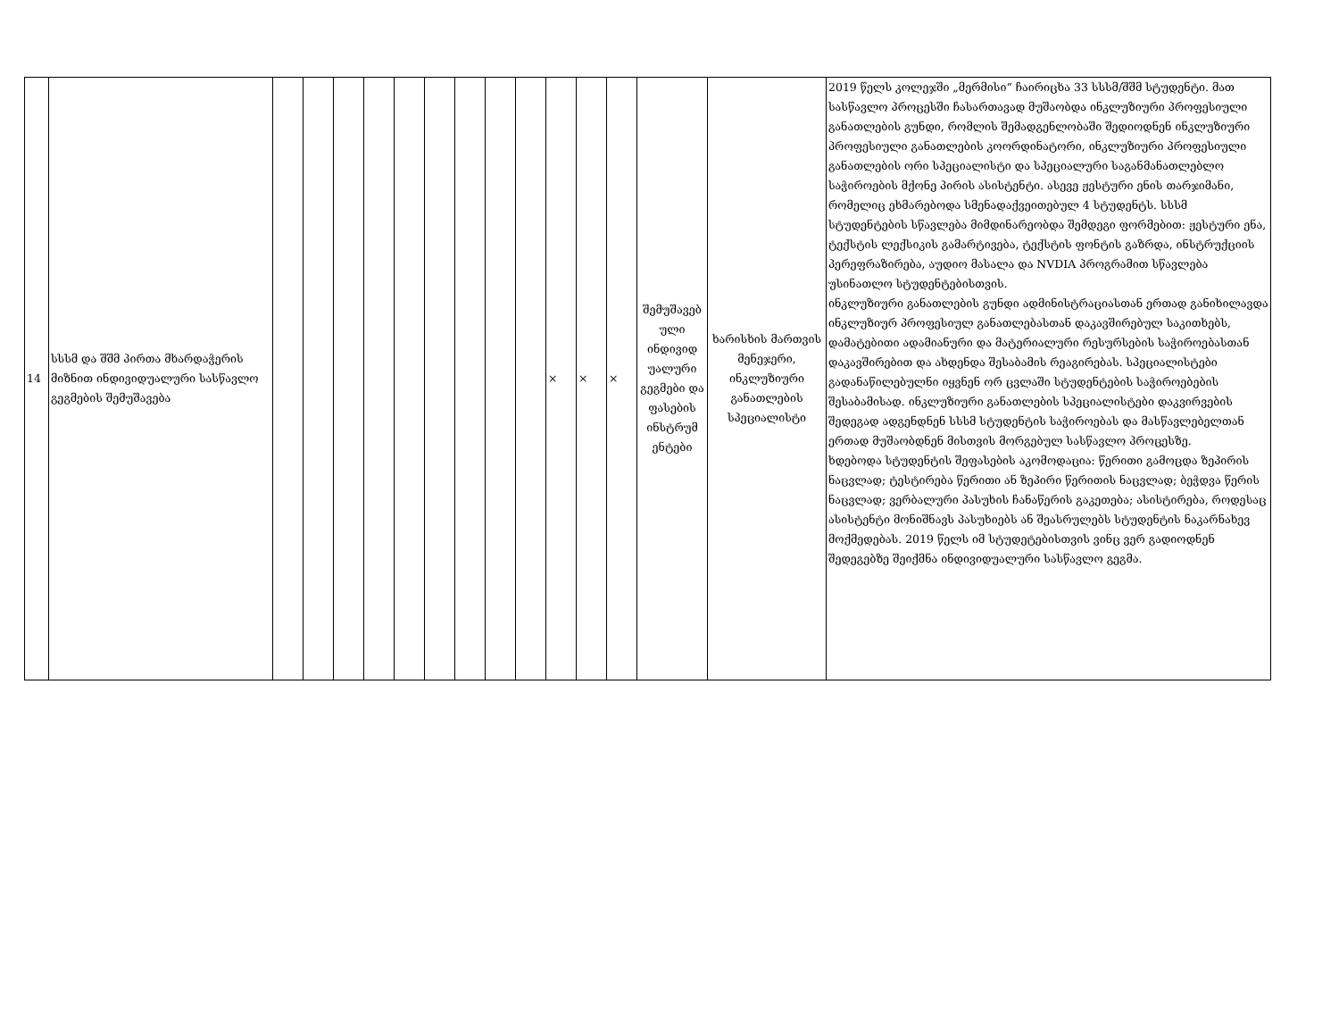| 14 | სსსმ და შშმ პირთა მხარდაჭერის მიზნით ინდივიდუალური სასწავლო გეგმების შემუშავება | | | | | | | | | | × | × | × | შემუშავებ ული ინდივიდ უალური გეგმები და ფასების ინსტრუმ ენტები | ხარისხის მართვის მენეჯერი, ინკლუზიური განათლების სპეციალისტი | 2019 წელს კოლეჯში „მერმისი“ ჩაირიცხა 33 სსსმ/შშმ სტუდენტი. მათ სასწავლო პროცესში ჩასართავად მუშაობდა ინკლუზიური პროფესიული განათლების გუნდი, რომლის შემადგენლობაში შედიოდნენ ინკლუზიური პროფესიული განათლების კოორდინატორი, ინკლუზიური პროფესიული განათლების ორი სპეციალისტი და სპეციალური საგანმანათლებლო საჭიროების მქონე პირის ასისტენტი. ასევე ჟესტური ენის თარჯიმანი, რომელიც ეხმარებოდა სმენადაქვეითებულ 4 სტუდენტს. სსსმ სტუდენტების სწავლება მიმდინარეობდა შემდეგი ფორმებით: ჟესტური ენა, ტექსტის ლექსიკის გამარტივება, ტექსტის ფონტის გაზრდა, ინსტრუქციის პერეფრაზირება, აუდიო მასალა და NVDIA პროგრამით სწავლება უსინათლო სტუდენტებისთვის. ინკლუზიური განათლების გუნდი ადმინისტრაციასთან ერთად განიხილავდა ინკლუზიურ პროფესიულ განათლებასთან დაკავშირებულ საკითხებს, დამატებითი ადამიანური და მატერიალური რესურსების საჭიროებასთან დაკავშირებით და ახდენდა შესაბამის რეაგირებას. სპეციალისტები გადანაწილებულნი იყვნენ ორ ცვლაში სტუდენტების საჭიროებების შესაბამისად. ინკლუზიური განათლების სპეციალისტები დაკვირვების შედეგად ადგენდნენ სსსმ სტუდენტის საჭიროებას და მასწავლებელთან ერთად მუშაობდნენ მისთვის მორგებულ სასწავლო პროცესზე. ხდებოდა სტუდენტის შეფასების აკომოდაცია: წერითი გამოცდა ზეპირის ნაცვლად; ტესტირება წერითი ან ზეპირი წერითის ნაცვლად; ბეჭდვა წერის ნაცვლად; ვერბალური პასუხის ჩანაწერის გაკეთება; ასისტირება, როდესაც ასისტენტი მონიშნავს პასუხიებს ან შეასრულებს სტუდენტის ნაკარნახევ მოქმედებას. 2019 წელს იმ სტუდეტებისთვის ვინც ვერ გადიოდნენ შედეგებზე შეიქმნა ინდივიდუალური სასწავლო გეგმა. |